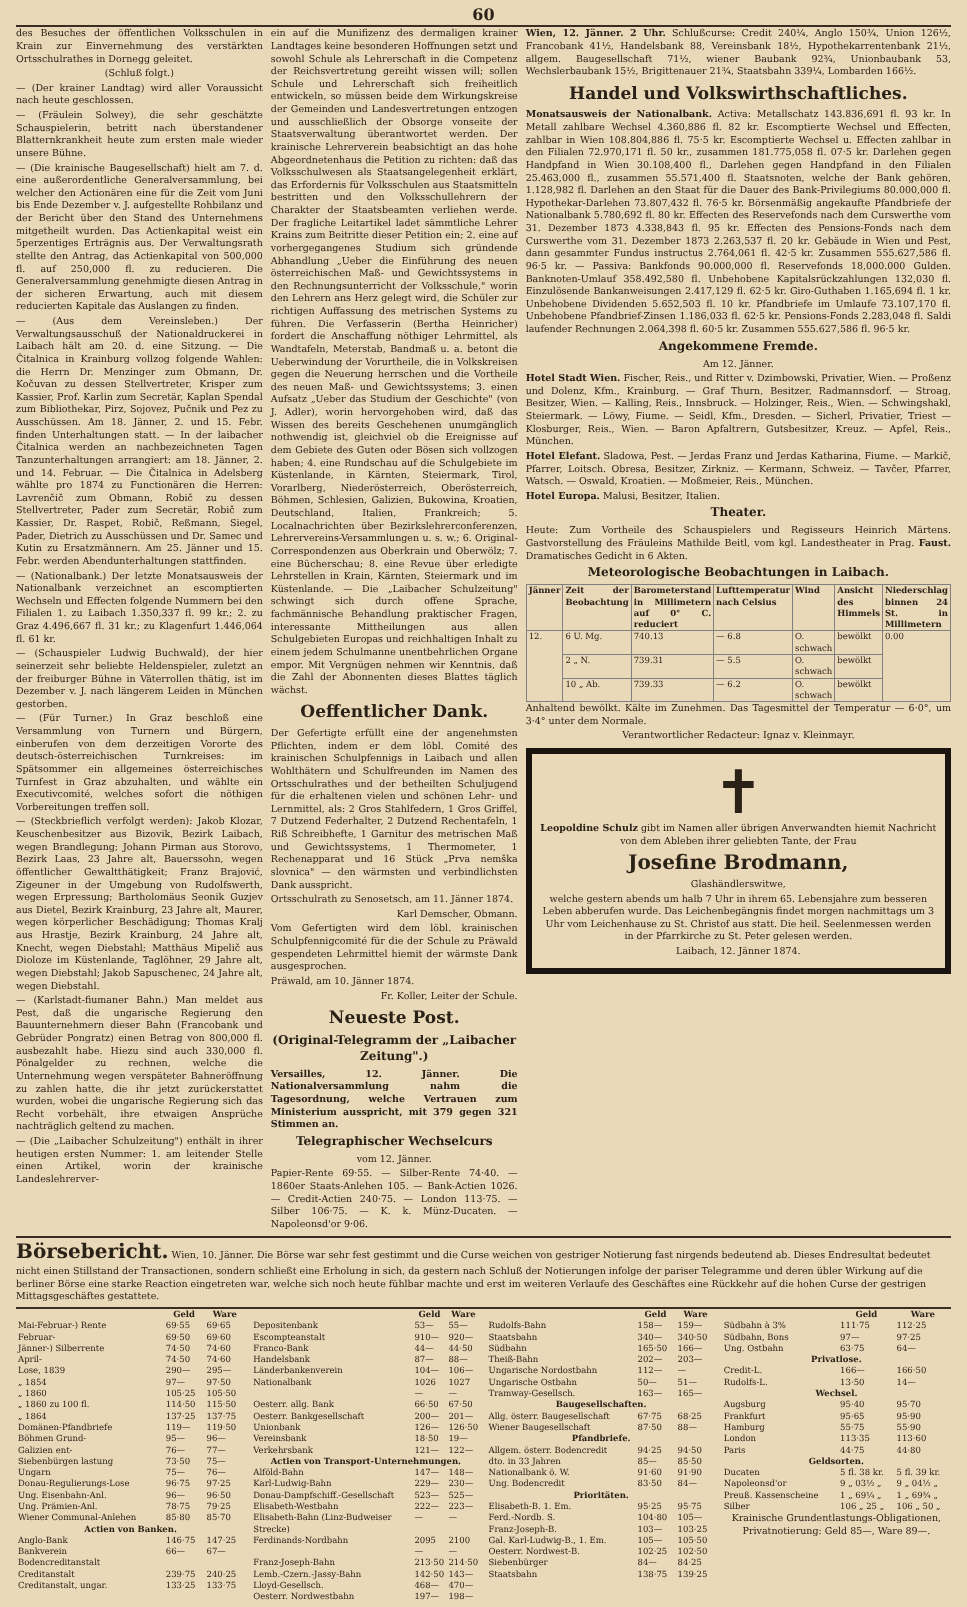60
des Besuches der öffentlichen Volksschulen in Krain zur Einvernehmung des verstärkten Ortsschulrathes in Dornegg geleitet.
(Schluß folgt.)
— (Der krainer Landtag) wird aller Voraussicht nach heute geschlossen.
— (Fräulein Solwey), die sehr geschätzte Schauspielerin, betritt nach überstandener Blatternkrankheit heute zum ersten male wieder unsere Bühne.
— (Die krainische Baugesellschaft) hielt am 7. d. eine außerordentliche Generalversammlung, bei welcher den Actionären eine für die Zeit vom Juni bis Ende Dezember v. J. aufgestellte Rohbilanz und der Bericht über den Stand des Unternehmens mitgetheilt wurden. Das Actienkapital weist ein 5perzentiges Erträgnis aus. Der Verwaltungsrath stellte den Antrag, das Actienkapital von 500,000 fl. auf 250,000 fl. zu reducieren. Die Generalversammlung genehmigte diesen Antrag in der sicheren Erwartung, auch mit diesem reducierten Kapitale das Auslangen zu finden.
— (Aus dem Vereinsleben.) Der Verwaltungsausschuß der Nationaldruckerei in Laibach hält am 20. d. eine Sitzung. — Die Čitalnica in Krainburg vollzog folgende Wahlen: die Herrn Dr. Menzinger zum Obmann, Dr. Kočuvan zu dessen Stellvertreter, Krisper zum Kassier, Prof. Karlin zum Secretär, Kaplan Spendal zum Bibliothekar, Pirz, Sojovez, Pučnik und Pez zu Ausschüssen. Am 18. Jänner, 2. und 15. Febr. finden Unterhaltungen statt. — In der laibacher Čitalnica werden an nachbezeichneten Tagen Tanzunterhaltungen arrangiert: am 18. Jänner, 2. und 14. Februar. — Die Čitalnica in Adelsberg wählte pro 1874 zu Functionären die Herren: Lavrenčič zum Obmann, Robič zu dessen Stellvertreter, Pader zum Secretär, Robič zum Kassier, Dr. Raspet, Robič, Reßmann, Siegel, Pader, Dietrich zu Ausschüssen und Dr. Samec und Kutin zu Ersatzmännern. Am 25. Jänner und 15. Febr. werden Abendunterhaltungen stattfinden.
— (Nationalbank.) Der letzte Monatsausweis der Nationalbank verzeichnet an escomptierten Wechseln und Effecten folgende Nummern bei den Filialen 1. zu Laibach 1.350,337 fl. 99 kr.; 2. zu Graz 4.496,667 fl. 31 kr.; zu Klagenfurt 1.446,064 fl. 61 kr.
— (Schauspieler Ludwig Buchwald), der hier seinerzeit sehr beliebte Heldenspieler, zuletzt an der freiburger Bühne in Väterrollen thätig, ist im Dezember v. J. nach längerem Leiden in München gestorben.
— (Für Turner.) In Graz beschloß eine Versammlung von Turnern und Bürgern, einberufen von dem derzeitigen Vororte des deutsch-österreichischen Turnkreises: im Spätsommer ein allgemeines österreichisches Turnfest in Graz abzuhalten, und wählte ein Executivcomité, welches sofort die nöthigen Vorbereitungen treffen soll.
— (Steckbrieflich verfolgt werden): Jakob Klozar, Keuschenbesitzer aus Bizovik, Bezirk Laibach, wegen Brandlegung; Johann Pirman aus Storovo, Bezirk Laas, 23 Jahre alt, Bauerssohn, wegen öffentlicher Gewaltthätigkeit; Franz Brajović, Zigeuner in der Umgebung von Rudolfswerth, wegen Erpressung; Bartholomäus Seonik Guzjev aus Dietel, Bezirk Krainburg, 23 Jahre alt, Maurer, wegen körperlicher Beschädigung; Thomas Kralj aus Hrastje, Bezirk Krainburg, 24 Jahre alt, Knecht, wegen Diebstahl; Matthäus Mipelič aus Dioloze im Küstenlande, Taglöhner, 29 Jahre alt, wegen Diebstahl; Jakob Sapuschenec, 24 Jahre alt, wegen Diebstahl.
— (Karlstadt-fiumaner Bahn.) Man meldet aus Pest, daß die ungarische Regierung den Bauunternehmern dieser Bahn (Francobank und Gebrüder Pongratz) einen Betrag von 800,000 fl. ausbezahlt habe. Hiezu sind auch 330,000 fl. Pönalgelder zu rechnen, welche die Unternehmung wegen verspäteter Bahneröffnung zu zahlen hatte, die ihr jetzt zurückerstattet wurden, wobei die ungarische Regierung sich das Recht vorbehält, ihre etwaigen Ansprüche nachträglich geltend zu machen.
— (Die „Laibacher Schulzeitung") enthält in ihrer heutigen ersten Nummer: 1. am leitender Stelle einen Artikel, worin der krainische Landeslehrerver-
ein auf die Munifizenz des dermaligen krainer Landtages keine besonderen Hoffnungen setzt und sowohl Schule als Lehrerschaft in die Competenz der Reichsvertretung gereiht wissen will; sollen Schule und Lehrerschaft sich freiheitlich entwickeln, so müssen beide dem Wirkungskreise der Gemeinden und Landesvertretungen entzogen und ausschließlich der Obsorge vonseite der Staatsverwaltung überantwortet werden. Der krainische Lehrerverein beabsichtigt an das hohe Abgeordnetenhaus die Petition zu richten: daß das Volksschulwesen als Staatsangelegenheit erklärt, das Erfordernis für Volksschulen aus Staatsmitteln bestritten und den Volksschullehrern der Charakter der Staatsbeamten verliehen werde. Der fragliche Leitartikel ladet sämmtliche Lehrer Krains zum Beitritte dieser Petition ein; 2. eine auf vorhergegangenes Studium sich gründende Abhandlung „Ueber die Einführung des neuen österreichischen Maß- und Gewichtssystems in den Rechnungsunterricht der Volksschule," worin den Lehrern ans Herz gelegt wird, die Schüler zur richtigen Auffassung des metrischen Systems zu führen. Die Verfasserin (Bertha Heinricher) fordert die Anschaffung nöthiger Lehrmittel, als Wandtafeln, Meterstab, Bandmaß u. a. betont die Ueberwindung der Vorurtheile, die in Volkskreisen gegen die Neuerung herrschen und die Vortheile des neuen Maß- und Gewichtssystems; 3. einen Aufsatz „Ueber das Studium der Geschichte" (von J. Adler), worin hervorgehoben wird, daß das Wissen des bereits Geschehenen unumgänglich nothwendig ist, gleichviel ob die Ereignisse auf dem Gebiete des Guten oder Bösen sich vollzogen haben; 4. eine Rundschau auf die Schulgebiete im Küstenlande, in Kärnten, Steiermark, Tirol, Vorarlberg, Niederösterreich, Oberösterreich, Böhmen, Schlesien, Galizien, Bukowina, Kroatien, Deutschland, Italien, Frankreich; 5. Localnachrichten über Bezirkslehrerconferenzen, Lehrervereins-Versammlungen u. s. w.; 6. Original-Correspondenzen aus Oberkrain und Oberwölz; 7. eine Bücherschau; 8. eine Revue über erledigte Lehrstellen in Krain, Kärnten, Steiermark und im Küstenlande. — Die „Laibacher Schulzeitung" schwingt sich durch offene Sprache, fachmännische Behandlung praktischer Fragen, interessante Mittheilungen aus allen Schulgebieten Europas und reichhaltigen Inhalt zu einem jedem Schulmanne unentbehrlichen Organe empor. Mit Vergnügen nehmen wir Kenntnis, daß die Zahl der Abonnenten dieses Blattes täglich wächst.
Oeffentlicher Dank.
Der Gefertigte erfüllt eine der angenehmsten Pflichten, indem er dem löbl. Comité des krainischen Schulpfennigs in Laibach und allen Wohlthätern und Schulfreunden im Namen des Ortsschulrathes und der betheilten Schuljugend für die erhaltenen vielen und schönen Lehr- und Lernmittel, als: 2 Gros Stahlfedern, 1 Gros Griffel, 7 Dutzend Federhalter, 2 Dutzend Rechentafeln, 1 Riß Schreibhefte, 1 Garnitur des metrischen Maß und Gewichtssystems, 1 Thermometer, 1 Rechenapparat und 16 Stück „Prva nemška slovnica" — den wärmsten und verbindlichsten Dank ausspricht.
Ortsschulrath zu Senosetsch, am 11. Jänner 1874.
Karl Demscher, Obmann.
Vom Gefertigten wird dem löbl. krainischen Schulpfennigcomité für die der Schule zu Präwald gespendeten Lehrmittel hiemit der wärmste Dank ausgesprochen.
Präwald, am 10. Jänner 1874.
Fr. Koller, Leiter der Schule.
Neueste Post.
(Original-Telegramm der „Laibacher Zeitung".)
Versailles, 12. Jänner. Die Nationalversammlung nahm die Tagesordnung, welche Vertrauen zum Ministerium ausspricht, mit 379 gegen 321 Stimmen an.
Telegraphischer Wechselcurs
vom 12. Jänner.
Papier-Rente 69·55. — Silber-Rente 74·40. — 1860er Staats-Anlehen 105. — Bank-Actien 1026. — Credit-Actien 240·75. — London 113·75. — Silber 106·75. — K. k. Münz-Ducaten. — Napoleonsd'or 9·06.
Wien, 12. Jänner. 2 Uhr. Schlußcurse: Credit 240¼, Anglo 150¾, Union 126½, Francobank 41½, Handelsbank 88, Vereinsbank 18½, Hypothekarrentenbank 21½, allgem. Baugesellschaft 71½, wiener Baubank 92¾, Unionbaubank 53, Wechslerbaubank 15½, Brigittenauer 21¾, Staatsbahn 339¼, Lombarden 166½.
Handel und Volkswirthschaftliches.
Monatsausweis der Nationalbank. Activa: Metallschatz 143.836,691 fl. 93 kr. In Metall zahlbare Wechsel 4.360,886 fl. 82 kr. Escomptierte Wechsel und Effecten, zahlbar in Wien 108.804,886 fl. 75·5 kr. Escomptierte Wechsel u. Effecten zahlbar in den Filialen 72.970,171 fl. 50 kr., zusammen 181.775,058 fl. 07·5 kr. Darlehen gegen Handpfand in Wien 30.108,400 fl., Darlehen gegen Handpfand in den Filialen 25.463,000 fl., zusammen 55.571,400 fl. Staatsnoten, welche der Bank gehören, 1.128,982 fl. Darlehen an den Staat für die Dauer des Bank-Privilegiums 80.000,000 fl. Hypothekar-Darlehen 73.807,432 fl. 76·5 kr. Börsenmäßig angekaufte Pfandbriefe der Nationalbank 5.780,692 fl. 80 kr. Effecten des Reservefonds nach dem Curswerthe vom 31. Dezember 1873 4.338,843 fl. 95 kr. Effecten des Pensions-Fonds nach dem Curswerthe vom 31. Dezember 1873 2.263,537 fl. 20 kr. Gebäude in Wien und Pest, dann gesammter Fundus instructus 2.764,061 fl. 42·5 kr. Zusammen 555.627,586 fl. 96·5 kr. — Passiva: Bankfonds 90.000,000 fl. Reservefonds 18,000.000 Gulden. Banknoten-Umlauf 358.492,580 fl. Unbehobene Kapitalsrückzahlungen 132,030 fl. Einzulösende Bankanweisungen 2.417,129 fl. 62·5 kr. Giro-Guthaben 1.165,694 fl. 1 kr. Unbehobene Dividenden 5.652,503 fl. 10 kr. Pfandbriefe im Umlaufe 73.107,170 fl. Unbehobene Pfandbrief-Zinsen 1.186,033 fl. 62·5 kr. Pensions-Fonds 2.283,048 fl. Saldi laufender Rechnungen 2.064,398 fl. 60·5 kr. Zusammen 555.627,586 fl. 96·5 kr.
Angekommene Fremde.
Am 12. Jänner.
Hotel Stadt Wien. Fischer, Reis., und Ritter v. Dzimbowski, Privatier, Wien. — Proßenz und Dolenz, Kfm., Krainburg. — Graf Thurn, Besitzer, Radmannsdorf. — Stroag, Besitzer, Wien. — Kalling, Reis., Innsbruck. — Holzinger, Reis., Wien. — Schwingshakl, Steiermark. — Löwy, Fiume. — Seidl, Kfm., Dresden. — Sicherl, Privatier, Triest — Klosburger, Reis., Wien. — Baron Apfaltrern, Gutsbesitzer, Kreuz. — Apfel, Reis., München.
Hotel Elefant. Sladowa, Pest. — Jerdas Franz und Jerdas Katharina, Fiume. — Markič, Pfarrer, Loitsch. Obresa, Besitzer, Zirkniz. — Kermann, Schweiz. — Tavčer, Pfarrer, Watsch. — Oswald, Kroatien. — Moßmeier, Reis., München.
Hotel Europa. Malusi, Besitzer, Italien.
Theater.
Heute: Zum Vortheile des Schauspielers und Regisseurs Heinrich Märtens. Gastvorstellung des Fräuleins Mathilde Beitl, vom kgl. Landestheater in Prag. Faust. Dramatisches Gedicht in 6 Akten.
Meteorologische Beobachtungen in Laibach.
| Jänner | Zeit der Beobachtung | Barometerstand in Millimetern auf 0° C. reduciert | Lufttemperatur nach Celsius | Wind | Ansicht des Himmels | Niederschlag binnen 24 St. in Millimetern |
| --- | --- | --- | --- | --- | --- | --- |
| 12. | 6 U. Mg. | 740.13 | — 6.8 | O. schwach | bewölkt | 0.00 |
| | 2 „ N. | 739.31 | — 5.5 | O. schwach | bewölkt | |
| | 10 „ Ab. | 739.33 | — 6.2 | O. schwach | bewölkt | |
Anhaltend bewölkt. Kälte im Zunehmen. Das Tagesmittel der Temperatur — 6·0°, um 3·4° unter dem Normale.
Verantwortlicher Redacteur: Ignaz v. Kleinmayr.
✝
Leopoldine Schulz gibt im Namen aller übrigen Anverwandten hiemit Nachricht von dem Ableben ihrer geliebten Tante, der Frau
Josefine Brodmann,
Glashändlerswitwe,
welche gestern abends um halb 7 Uhr in ihrem 65. Lebensjahre zum besseren Leben abberufen wurde. Das Leichenbegängnis findet morgen nachmittags um 3 Uhr vom Leichenhause zu St. Christof aus statt. Die heil. Seelenmessen werden in der Pfarrkirche zu St. Peter gelesen werden.
Laibach, 12. Jänner 1874.
Börsebericht. Wien, 10. Jänner. Die Börse war sehr fest gestimmt und die Curse weichen von gestriger Notierung fast nirgends bedeutend ab. Dieses Endresultat bedeutet nicht einen Stillstand der Transactionen, sondern schließt eine Erholung in sich, da gestern nach Schluß der Notierungen infolge der pariser Telegramme und deren übler Wirkung auf die berliner Börse eine starke Reaction eingetreten war, welche sich noch heute fühlbar machte und erst im weiteren Verlaufe des Geschäftes eine Rückkehr auf die hohen Curse der gestrigen Mittagsgeschäftes gestattete.
| | Geld | Ware |
| --- | --- | --- |
| Mai-Februar-) Rente | 69·55 | 69·65 |
| Februar- | 69·50 | 69·60 |
| Jänner-) Silberrente | 74·50 | 74·60 |
| April- | 74·50 | 74·60 |
| Lose, 1839 | 290— | 295— |
| „ 1854 | 97— | 97·50 |
| „ 1860 | 105·25 | 105·50 |
| „ 1860 zu 100 fl. | 114·50 | 115·50 |
| „ 1864 | 137·25 | 137·75 |
| Domänen-Pfandbriefe | 119— | 119·50 |
| Böhmen Grund- | 95— | 96— |
| Galizien ent- | 76— | 77— |
| Siebenbürgen lastung | 73·50 | 75— |
| Ungarn | 75— | 76— |
| Donau-Regulierungs-Lose | 96·75 | 97·25 |
| Ung. Eisenbahn-Anl. | 96— | 96·50 |
| Ung. Prämien-Anl. | 78·75 | 79·25 |
| Wiener Communal-Anlehen | 85·80 | 85·70 |
| Actien von Banken. | | |
| Anglo-Bank | 146·75 | 147·25 |
| Bankverein | 66— | 67— |
| Bodencreditanstalt | | |
| Creditanstalt | 239·75 | 240·25 |
| Creditanstalt, ungar. | 133·25 | 133·75 |
| | Geld | Ware |
| --- | --- | --- |
| Depositenbank | 53— | 55— |
| Escompteanstalt | 910— | 920— |
| Franco-Bank | 44— | 44·50 |
| Handelsbank | 87— | 88— |
| Länderbankenverein | 104— | 106— |
| Nationalbank | 1026— | 1027— |
| Oesterr. allg. Bank | 66·50 | 67·50 |
| Oesterr. Bankgesellschaft | 200— | 201— |
| Unionbank | 126— | 126·50 |
| Vereinsbank | 18·50 | 19— |
| Verkehrsbank | 121— | 122— |
| Actien von Transport-Unternehmungen. | | |
| Alföld-Bahn | 147— | 148— |
| Karl-Ludwig-Bahn | 229— | 230— |
| Donau-Dampfschiff.-Gesellschaft | 523— | 525— |
| Elisabeth-Westbahn | 222— | 223— |
| Elisabeth-Bahn (Linz-Budweiser Strecke) | — | — |
| Ferdinands-Nordbahn | 2095— | 2100— |
| Franz-Joseph-Bahn | 213·50 | 214·50 |
| Lemb.-Czern.-Jassy-Bahn | 142·50 | 143— |
| Lloyd-Gesellsch. | 468— | 470— |
| Oesterr. Nordwestbahn | 197— | 198— |
| | Geld | Ware |
| --- | --- | --- |
| Rudolfs-Bahn | 158— | 159— |
| Staatsbahn | 340— | 340·50 |
| Südbahn | 165·50 | 166— |
| Theiß-Bahn | 202— | 203— |
| Ungarische Nordostbahn | 112— | — |
| Ungarische Ostbahn | 50— | 51— |
| Tramway-Gesellsch. | 163— | 165— |
| Baugesellschaften. | | |
| Allg. österr. Baugesellschaft | 67·75 | 68·25 |
| Wiener Baugesellschaft | 87·50 | 88— |
| Pfandbriefe. | | |
| Allgem. österr. Bodencredit | 94·25 | 94·50 |
| dto. in 33 Jahren | 85— | 85·50 |
| Nationalbank ö. W. | 91·60 | 91·90 |
| Ung. Bodencredit | 83·50 | 84— |
| Prioritäten. | | |
| Elisabeth-B. 1. Em. | 95·25 | 95·75 |
| Ferd.-Nordb. S. | 104·80 | 105— |
| Franz-Joseph-B. | 103— | 103·25 |
| Gal. Karl-Ludwig-B., 1. Em. | 105— | 105·50 |
| Oesterr. Nordwest-B. | 102·25 | 102·50 |
| Siebenbürger | 84— | 84·25 |
| Staatsbahn | 138·75 | 139·25 |
| | Geld | Ware |
| --- | --- | --- |
| Südbahn à 3% | 111·75 | 112·25 |
| Südbahn, Bons | 97— | 97·25 |
| Ung. Ostbahn | 63·75 | 64— |
| Privatlose. | | |
| Credit-L. | 166— | 166·50 |
| Rudolfs-L. | 13·50 | 14— |
| Wechsel. | | |
| Augsburg | 95·40 | 95·70 |
| Frankfurt | 95·65 | 95·90 |
| Hamburg | 55·75 | 55·90 |
| London | 113·35 | 113·60 |
| Paris | 44·75 | 44·80 |
| Geldsorten. | | |
| Ducaten | 5 fl. 38 kr. | 5 fl. 39 kr. |
| Napoleonsd'or | 9 „ 03½ „ | 9 „ 04½ „ |
| Preuß. Kassenscheine | 1 „ 69¼ „ | 1 „ 69¾ „ |
| Silber | 106 „ 25 „ | 106 „ 50 „ |
Krainische Grundentlastungs-Obligationen, Privatnotierung: Geld 85—, Ware 89—.